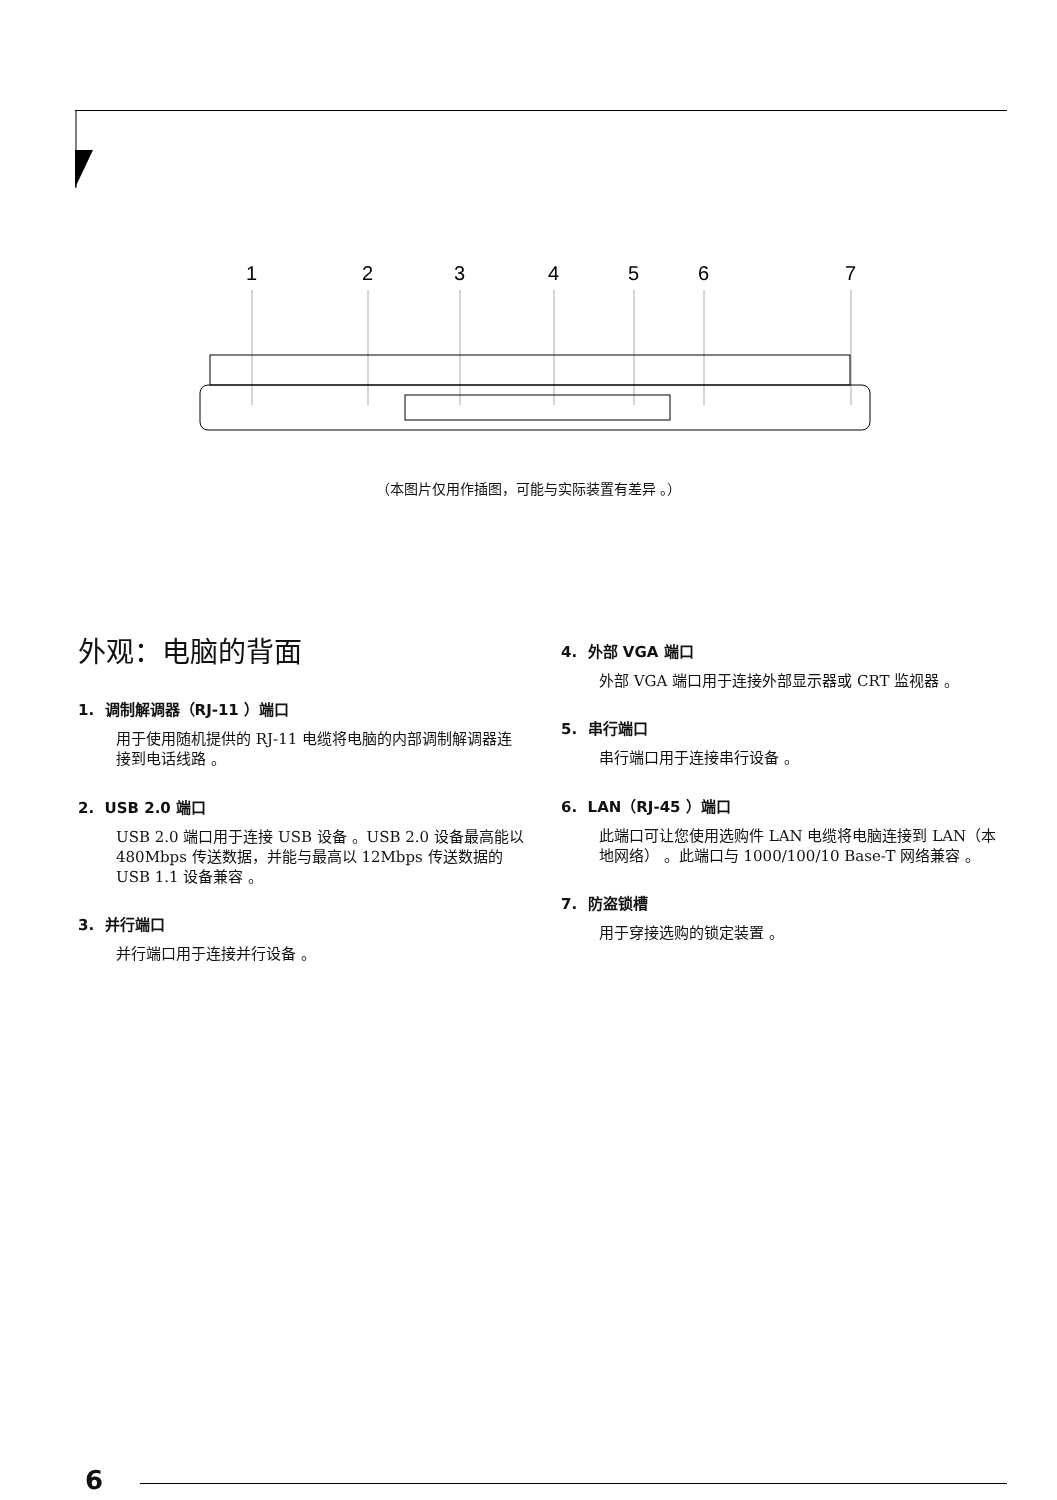1
2
3
4
5
6
7
（本图片仅用作插图，可能与实际装置有差异 。）
外观：电脑的背面
1. 调制解调器（RJ-11 ）端口
用于使用随机提供的 RJ-11 电缆将电脑的内部调制解调器连接到电话线路 。
2. USB 2.0 端口
USB 2.0 端口用于连接 USB 设备 。USB 2.0 设备最高能以 480Mbps 传送数据，并能与最高以 12Mbps 传送数据的 USB 1.1 设备兼容 。
3. 并行端口
并行端口用于连接并行设备 。
4. 外部 VGA 端口
外部 VGA 端口用于连接外部显示器或 CRT 监视器 。
5. 串行端口
串行端口用于连接串行设备 。
6. LAN（RJ-45 ）端口
此端口可让您使用选购件 LAN 电缆将电脑连接到 LAN（本地网络） 。此端口与 1000/100/10 Base-T 网络兼容 。
7. 防盗锁槽
用于穿接选购的锁定装置 。
6